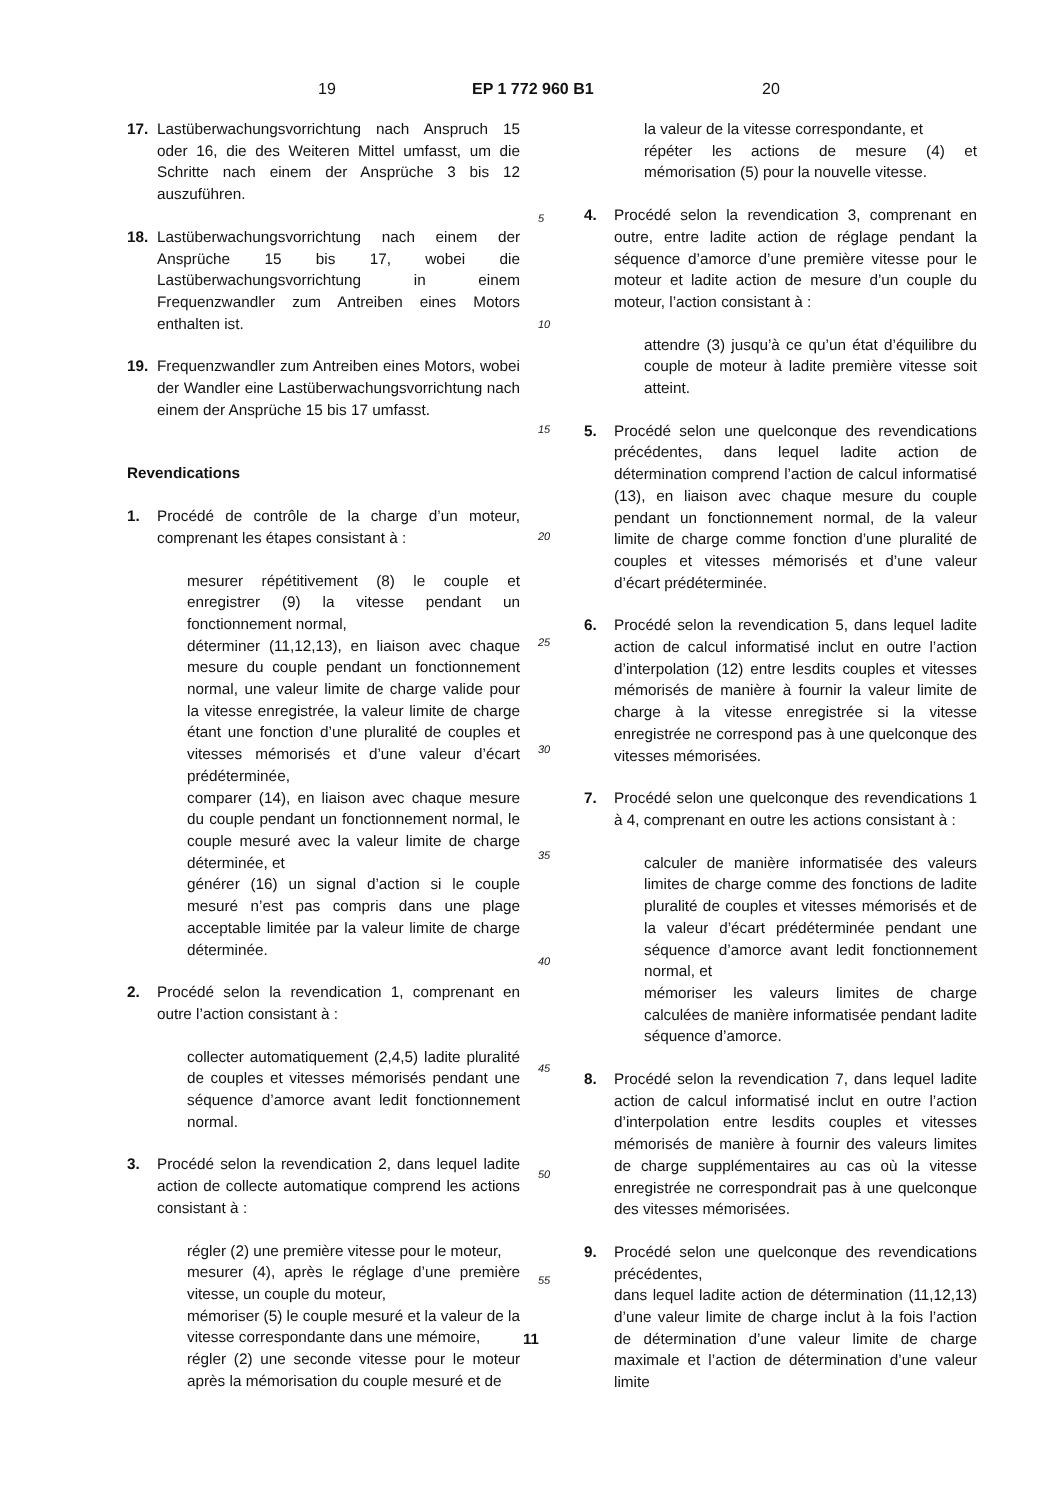19 EP 1 772 960 B1 20
17. Lastüberwachungsvorrichtung nach Anspruch 15 oder 16, die des Weiteren Mittel umfasst, um die Schritte nach einem der Ansprüche 3 bis 12 auszuführen.
18. Lastüberwachungsvorrichtung nach einem der Ansprüche 15 bis 17, wobei die Lastüberwachungsvorrichtung in einem Frequenzwandler zum Antreiben eines Motors enthalten ist.
19. Frequenzwandler zum Antreiben eines Motors, wobei der Wandler eine Lastüberwachungsvorrichtung nach einem der Ansprüche 15 bis 17 umfasst.
Revendications
1. Procédé de contrôle de la charge d’un moteur, comprenant les étapes consistant à :
mesurer répétitivement (8) le couple et enregistrer (9) la vitesse pendant un fonctionnement normal,
déterminer (11,12,13), en liaison avec chaque mesure du couple pendant un fonctionnement normal, une valeur limite de charge valide pour la vitesse enregistrée, la valeur limite de charge étant une fonction d’une pluralité de couples et vitesses mémorisés et d’une valeur d’écart prédéterminée,
comparer (14), en liaison avec chaque mesure du couple pendant un fonctionnement normal, le couple mesuré avec la valeur limite de charge déterminée, et
générer (16) un signal d’action si le couple mesuré n’est pas compris dans une plage acceptable limitée par la valeur limite de charge déterminée.
2. Procédé selon la revendication 1, comprenant en outre l’action consistant à :
collecter automatiquement (2,4,5) ladite pluralité de couples et vitesses mémorisés pendant une séquence d’amorce avant ledit fonctionnement normal.
3. Procédé selon la revendication 2, dans lequel ladite action de collecte automatique comprend les actions consistant à :
régler (2) une première vitesse pour le moteur,
mesurer (4), après le réglage d’une première vitesse, un couple du moteur,
mémoriser (5) le couple mesuré et la valeur de la vitesse correspondante dans une mémoire,
régler (2) une seconde vitesse pour le moteur après la mémorisation du couple mesuré et de
la valeur de la vitesse correspondante, et
répéter les actions de mesure (4) et mémorisation (5) pour la nouvelle vitesse.
4. Procédé selon la revendication 3, comprenant en outre, entre ladite action de réglage pendant la séquence d’amorce d’une première vitesse pour le moteur et ladite action de mesure d’un couple du moteur, l’action consistant à :
attendre (3) jusqu’à ce qu’un état d’équilibre du couple de moteur à ladite première vitesse soit atteint.
5. Procédé selon une quelconque des revendications précédentes, dans lequel ladite action de détermination comprend l’action de calcul informatisé (13), en liaison avec chaque mesure du couple pendant un fonctionnement normal, de la valeur limite de charge comme fonction d’une pluralité de couples et vitesses mémorisés et d’une valeur d’écart prédéterminée.
6. Procédé selon la revendication 5, dans lequel ladite action de calcul informatisé inclut en outre l’action d’interpolation (12) entre lesdits couples et vitesses mémorisés de manière à fournir la valeur limite de charge à la vitesse enregistrée si la vitesse enregistrée ne correspond pas à une quelconque des vitesses mémorisées.
7. Procédé selon une quelconque des revendications 1 à 4, comprenant en outre les actions consistant à :
calculer de manière informatisée des valeurs limites de charge comme des fonctions de ladite pluralité de couples et vitesses mémorisés et de la valeur d’écart prédéterminée pendant une séquence d’amorce avant ledit fonctionnement normal, et
mémoriser les valeurs limites de charge calculées de manière informatisée pendant ladite séquence d’amorce.
8. Procédé selon la revendication 7, dans lequel ladite action de calcul informatisé inclut en outre l’action d’interpolation entre lesdits couples et vitesses mémorisés de manière à fournir des valeurs limites de charge supplémentaires au cas où la vitesse enregistrée ne correspondrait pas à une quelconque des vitesses mémorisées.
9. Procédé selon une quelconque des revendications précédentes,
dans lequel ladite action de détermination (11,12,13) d’une valeur limite de charge inclut à la fois l’action de détermination d’une valeur limite de charge maximale et l’action de détermination d’une valeur limite
5
10
15
20
25
30
35
40
45
50
55
11